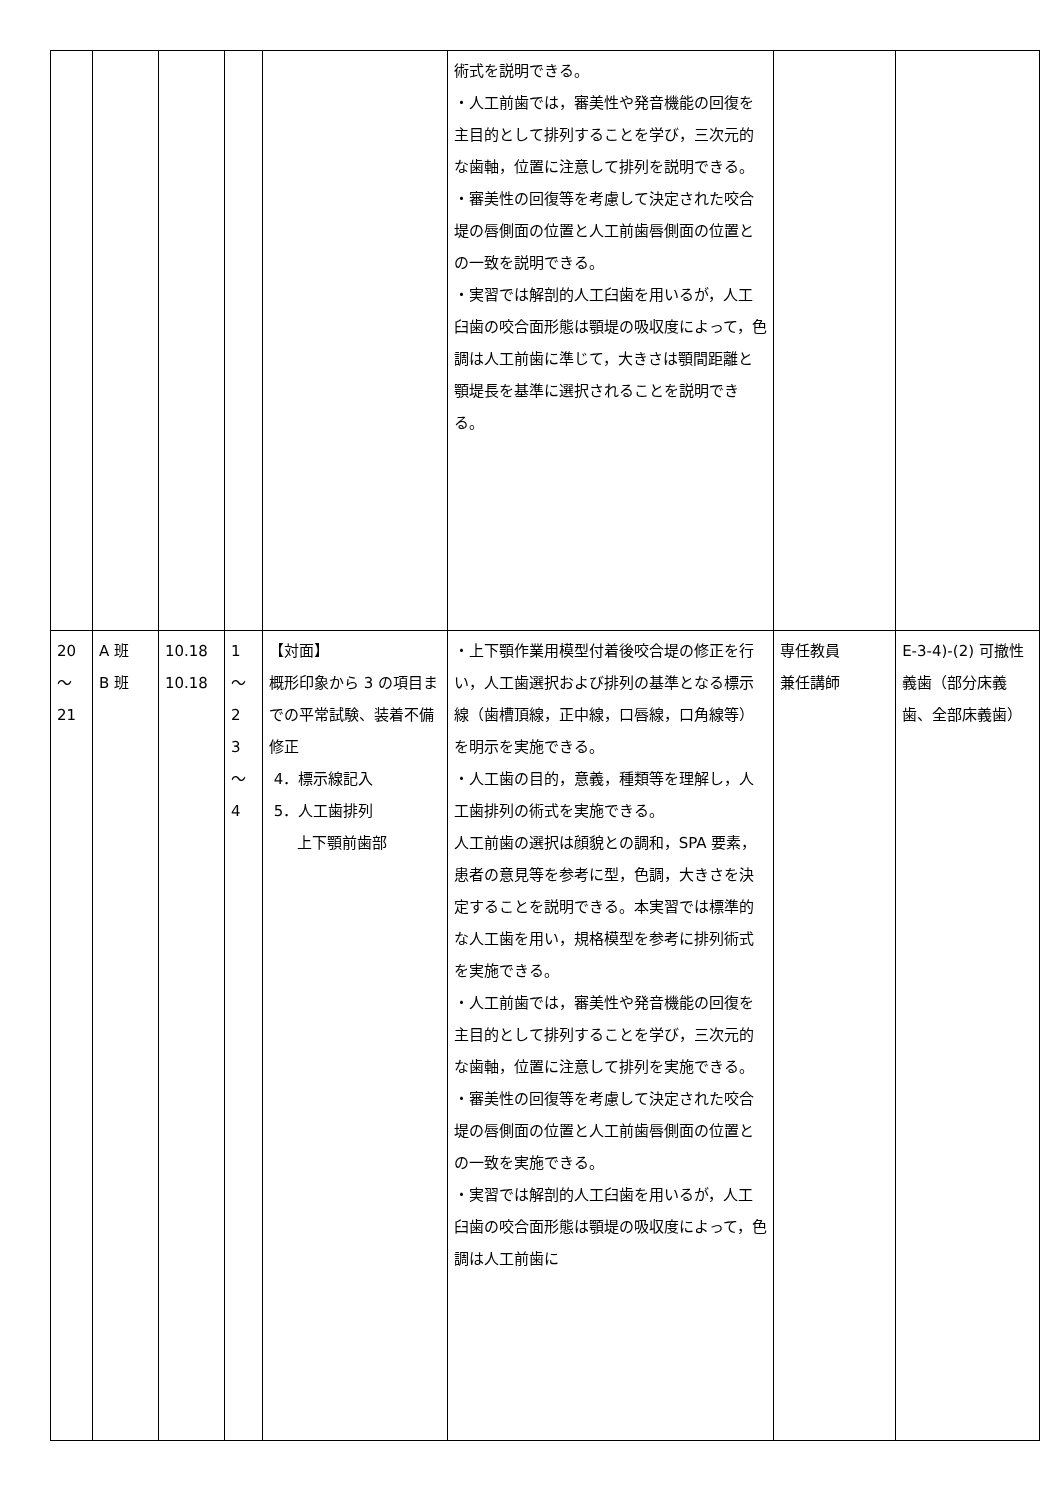| | | | | | 術式を説明できる。 ・人工前歯では，審美性や発音機能の回復を主目的として排列することを学び，三次元的な歯軸，位置に注意して排列を説明できる。 ・審美性の回復等を考慮して決定された咬合堤の唇側面の位置と人工前歯唇側面の位置との一致を説明できる。 ・実習では解剖的人工臼歯を用いるが，人工臼歯の咬合面形態は顎堤の吸収度によって，色調は人工前歯に準じて，大きさは顎間距離と顎堤長を基準に選択されることを説明できる。 | | |
| 20 ～ 21 | A 班 B 班 | 10.18 10.18 | 1 ～ 2 3 ～ 4 | 【対面】 概形印象から 3 の項目までの平常試験、装着不備修正 4．標示線記入 5．人工歯排列 上下顎前歯部 | ・上下顎作業用模型付着後咬合堤の修正を行い，人工歯選択および排列の基準となる標示線（歯槽頂線，正中線，口唇線，口角線等）を明示を実施できる。 ・人工歯の目的，意義，種類等を理解し，人工歯排列の術式を実施できる。 人工前歯の選択は顔貌との調和，SPA 要素，患者の意見等を参考に型，色調，大きさを決定することを説明できる。本実習では標準的な人工歯を用い，規格模型を参考に排列術式を実施できる。 ・人工前歯では，審美性や発音機能の回復を主目的として排列することを学び，三次元的な歯軸，位置に注意して排列を実施できる。 ・審美性の回復等を考慮して決定された咬合堤の唇側面の位置と人工前歯唇側面の位置との一致を実施できる。 ・実習では解剖的人工臼歯を用いるが，人工臼歯の咬合面形態は顎堤の吸収度によって，色調は人工前歯に | 専任教員 兼任講師 | E-3-4)-(2) 可撤性義歯（部分床義歯、全部床義歯） |